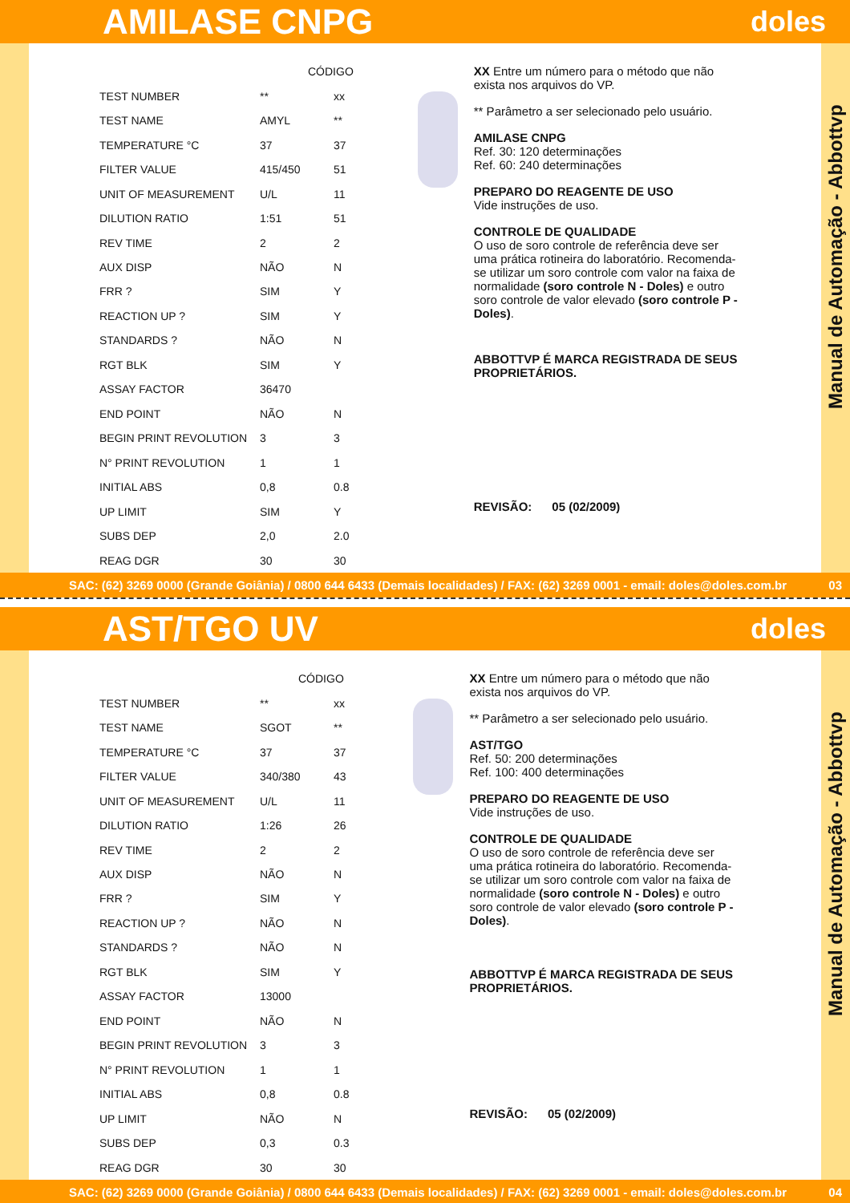AMILASE CNPG
doles
| | CÓDIGO | |
| --- | --- | --- |
| TEST NUMBER | ** | xx |
| TEST NAME | AMYL | ** |
| TEMPERATURE °C | 37 | 37 |
| FILTER VALUE | 415/450 | 51 |
| UNIT OF MEASUREMENT | U/L | 11 |
| DILUTION RATIO | 1:51 | 51 |
| REV TIME | 2 | 2 |
| AUX DISP | NÃO | N |
| FRR ? | SIM | Y |
| REACTION UP ? | SIM | Y |
| STANDARDS ? | NÃO | N |
| RGT BLK | SIM | Y |
| ASSAY FACTOR | 36470 | |
| END POINT | NÃO | N |
| BEGIN PRINT REVOLUTION | 3 | 3 |
| N° PRINT REVOLUTION | 1 | 1 |
| INITIAL ABS | 0,8 | 0.8 |
| UP LIMIT | SIM | Y |
| SUBS DEP | 2,0 | 2.0 |
| REAG DGR | 30 | 30 |
XX Entre um número para o método que não exista nos arquivos do VP.
** Parâmetro a ser selecionado pelo usuário.
AMILASE CNPG
Ref. 30: 120 determinações
Ref. 60: 240 determinações
PREPARO DO REAGENTE DE USO
Vide instruções de uso.
CONTROLE DE QUALIDADE
O uso de soro controle de referência deve ser uma prática rotineira do laboratório. Recomenda-se utilizar um soro controle com valor na faixa de normalidade (soro controle N - Doles) e outro soro controle de valor elevado (soro controle P - Doles).
ABBOTTVP É MARCA REGISTRADA DE SEUS PROPRIETÁRIOS.
REVISÃO: 05 (02/2009)
Manual de Automação - Abbottvp
SAC: (62) 3269 0000 (Grande Goiânia) / 0800 644 6433 (Demais localidades) / FAX: (62) 3269 0001 - email: doles@doles.com.br 03
AST/TGO UV
doles
| | CÓDIGO | |
| --- | --- | --- |
| TEST NUMBER | ** | xx |
| TEST NAME | SGOT | ** |
| TEMPERATURE °C | 37 | 37 |
| FILTER VALUE | 340/380 | 43 |
| UNIT OF MEASUREMENT | U/L | 11 |
| DILUTION RATIO | 1:26 | 26 |
| REV TIME | 2 | 2 |
| AUX DISP | NÃO | N |
| FRR ? | SIM | Y |
| REACTION UP ? | NÃO | N |
| STANDARDS ? | NÃO | N |
| RGT BLK | SIM | Y |
| ASSAY FACTOR | 13000 | |
| END POINT | NÃO | N |
| BEGIN PRINT REVOLUTION | 3 | 3 |
| N° PRINT REVOLUTION | 1 | 1 |
| INITIAL ABS | 0,8 | 0.8 |
| UP LIMIT | NÃO | N |
| SUBS DEP | 0,3 | 0.3 |
| REAG DGR | 30 | 30 |
XX Entre um número para o método que não exista nos arquivos do VP.
** Parâmetro a ser selecionado pelo usuário.
AST/TGO
Ref. 50: 200 determinações
Ref. 100: 400 determinações
PREPARO DO REAGENTE DE USO
Vide instruções de uso.
CONTROLE DE QUALIDADE
O uso de soro controle de referência deve ser uma prática rotineira do laboratório. Recomenda-se utilizar um soro controle com valor na faixa de normalidade (soro controle N - Doles) e outro soro controle de valor elevado (soro controle P - Doles).
ABBOTTVP É MARCA REGISTRADA DE SEUS PROPRIETÁRIOS.
REVISÃO: 05 (02/2009)
Manual de Automação - Abbottvp
SAC: (62) 3269 0000 (Grande Goiânia) / 0800 644 6433 (Demais localidades) / FAX: (62) 3269 0001 - email: doles@doles.com.br 04